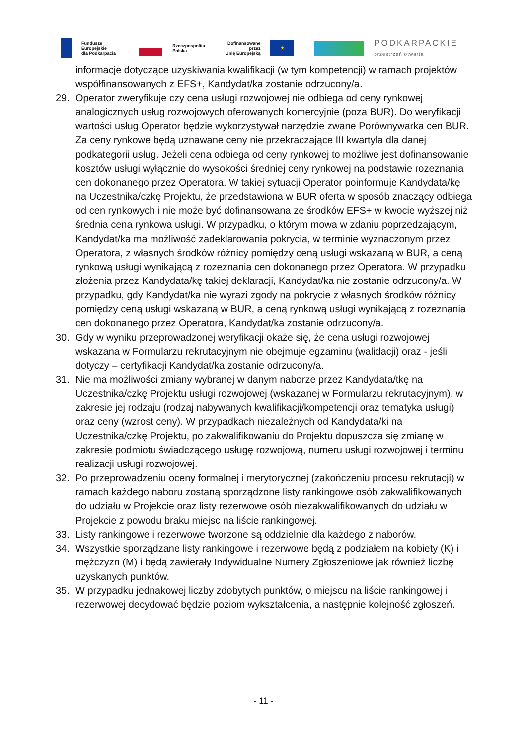Fundusze Europejskie
dla Podkarpacia
Rzeczpospolita
Polska
Dofinansowane przez
Unię Europejską
★
PODKARPACKIE
przestrzeń otwarta
informacje dotyczące uzyskiwania kwalifikacji (w tym kompetencji) w ramach projektów współfinansowanych z EFS+, Kandydat/ka zostanie odrzucony/a.
29. Operator zweryfikuje czy cena usługi rozwojowej nie odbiega od ceny rynkowej analogicznych usług rozwojowych oferowanych komercyjnie (poza BUR). Do weryfikacji wartości usług Operator będzie wykorzystywał narzędzie zwane Porównywarka cen BUR. Za ceny rynkowe będą uznawane ceny nie przekraczające III kwartyla dla danej podkategorii usług. Jeżeli cena odbiega od ceny rynkowej to możliwe jest dofinansowanie kosztów usługi wyłącznie do wysokości średniej ceny rynkowej na podstawie rozeznania cen dokonanego przez Operatora. W takiej sytuacji Operator poinformuje Kandydata/kę na Uczestnika/czkę Projektu, że przedstawiona w BUR oferta w sposób znaczący odbiega od cen rynkowych i nie może być dofinansowana ze środków EFS+ w kwocie wyższej niż średnia cena rynkowa usługi. W przypadku, o którym mowa w zdaniu poprzedzającym, Kandydat/ka ma możliwość zadeklarowania pokrycia, w terminie wyznaczonym przez Operatora, z własnych środków różnicy pomiędzy ceną usługi wskazaną w BUR, a ceną rynkową usługi wynikającą z rozeznania cen dokonanego przez Operatora. W przypadku złożenia przez Kandydata/kę takiej deklaracji, Kandydat/ka nie zostanie odrzucony/a. W przypadku, gdy Kandydat/ka nie wyrazi zgody na pokrycie z własnych środków różnicy pomiędzy ceną usługi wskazaną w BUR, a ceną rynkową usługi wynikającą z rozeznania cen dokonanego przez Operatora, Kandydat/ka zostanie odrzucony/a.
30. Gdy w wyniku przeprowadzonej weryfikacji okaże się, że cena usługi rozwojowej wskazana w Formularzu rekrutacyjnym nie obejmuje egzaminu (walidacji) oraz - jeśli dotyczy – certyfikacji Kandydat/ka zostanie odrzucony/a.
31. Nie ma możliwości zmiany wybranej w danym naborze przez Kandydata/tkę na Uczestnika/czkę Projektu usługi rozwojowej (wskazanej w Formularzu rekrutacyjnym), w zakresie jej rodzaju (rodzaj nabywanych kwalifikacji/kompetencji oraz tematyka usługi) oraz ceny (wzrost ceny). W przypadkach niezależnych od Kandydata/ki na Uczestnika/czkę Projektu, po zakwalifikowaniu do Projektu dopuszcza się zmianę w zakresie podmiotu świadczącego usługę rozwojową, numeru usługi rozwojowej i terminu realizacji usługi rozwojowej.
32. Po przeprowadzeniu oceny formalnej i merytorycznej (zakończeniu procesu rekrutacji) w ramach każdego naboru zostaną sporządzone listy rankingowe osób zakwalifikowanych do udziału w Projekcie oraz listy rezerwowe osób niezakwalifikowanych do udziału w Projekcie z powodu braku miejsc na liście rankingowej.
33. Listy rankingowe i rezerwowe tworzone są oddzielnie dla każdego z naborów.
34. Wszystkie sporządzane listy rankingowe i rezerwowe będą z podziałem na kobiety (K) i mężczyzn (M) i będą zawierały Indywidualne Numery Zgłoszeniowe jak również liczbę uzyskanych punktów.
35. W przypadku jednakowej liczby zdobytych punktów, o miejscu na liście rankingowej i rezerwowej decydować będzie poziom wykształcenia, a następnie kolejność zgłoszeń.
- 11 -